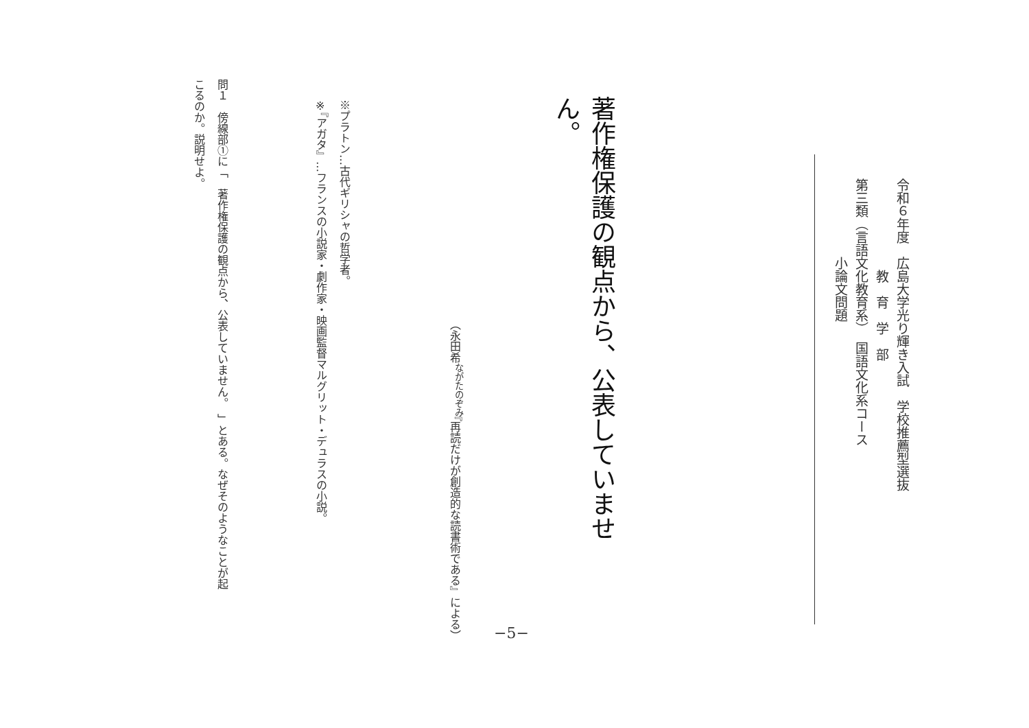令和６年度　広島大学光り輝き入試　学校推薦型選抜
　　　　　　　教　育　学　部
第三類（言語文化教育系）　国語文化系コース
　　　　　　小論文問題
著作権保護の観点から、公表していません。
（永田希<sup>ながたのぞみ</sup>『再読だけが創造的な読書術である』による）
※プラトン…古代ギリシャの哲学者。
※『アガタ』…フランスの小説家・劇作家・映画監督マルグリット・デュラスの小説。
問１　傍線部①に「　著作権保護の観点から、公表していません。　」とある。なぜそのようなことが起
こるのか。説明せよ。
−5−